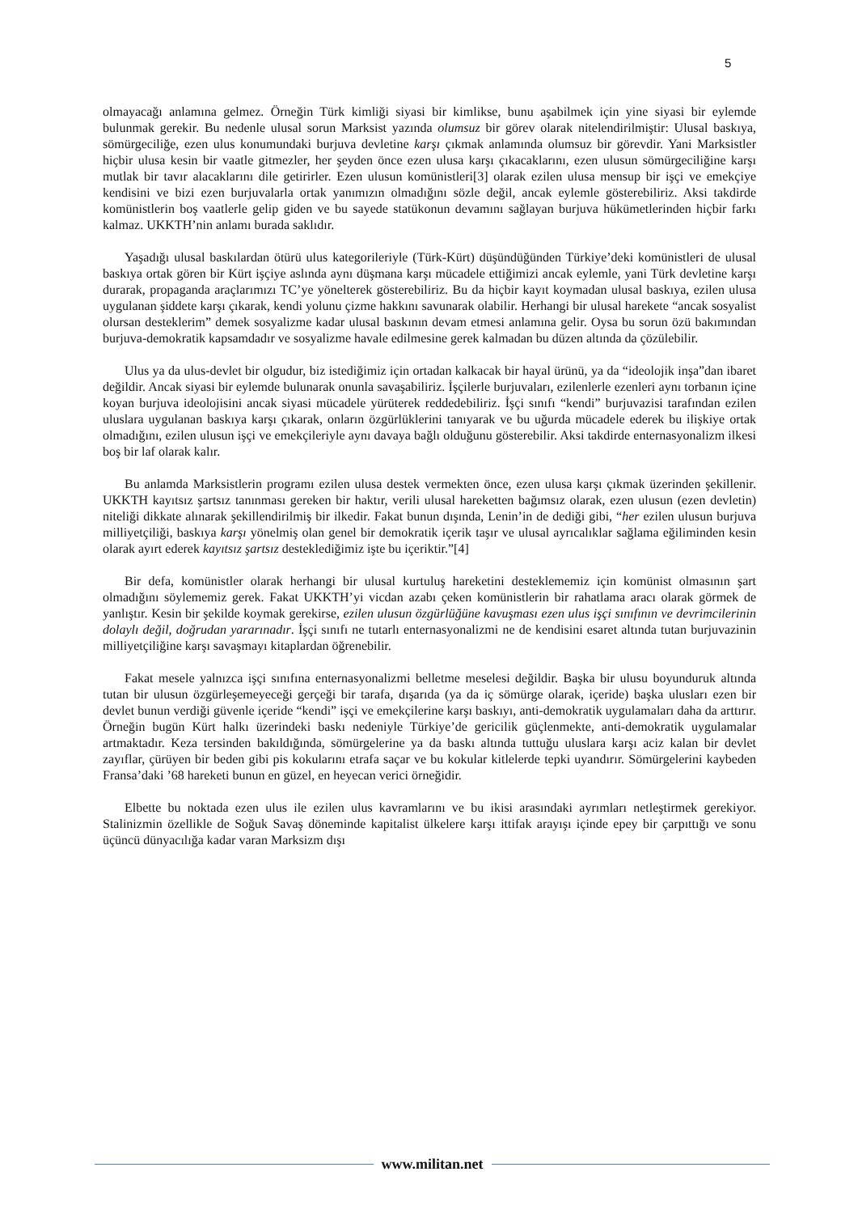5
olmayacağı anlamına gelmez. Örneğin Türk kimliği siyasi bir kimlikse, bunu aşabilmek için yine siyasi bir eylemde bulunmak gerekir. Bu nedenle ulusal sorun Marksist yazında olumsuz bir görev olarak nitelendirilmiştir: Ulusal baskıya, sömürgeciliğe, ezen ulus konumundaki burjuva devletine karşı çıkmak anlamında olumsuz bir görevdir. Yani Marksistler hiçbir ulusa kesin bir vaatle gitmezler, her şeyden önce ezen ulusa karşı çıkacaklarını, ezen ulusun sömürgeciliğine karşı mutlak bir tavır alacaklarını dile getirirler. Ezen ulusun komünistleri[3] olarak ezilen ulusa mensup bir işçi ve emekçiye kendisini ve bizi ezen burjuvalarla ortak yanımızın olmadığını sözle değil, ancak eylemle gösterebiliriz. Aksi takdirde komünistlerin boş vaatlerle gelip giden ve bu sayede statükonun devamını sağlayan burjuva hükümetlerinden hiçbir farkı kalmaz. UKKTH’nin anlamı burada saklıdır.
Yaşadığı ulusal baskılardan ötürü ulus kategorileriyle (Türk-Kürt) düşündüğünden Türkiye’deki komünistleri de ulusal baskıya ortak gören bir Kürt işçiye aslında aynı düşmana karşı mücadele ettiğimizi ancak eylemle, yani Türk devletine karşı durarak, propaganda araçlarımızı TC’ye yönelterek gösterebiliriz. Bu da hiçbir kayıt koymadan ulusal baskıya, ezilen ulusa uygulanan şiddete karşı çıkarak, kendi yolunu çizme hakkını savunarak olabilir. Herhangi bir ulusal harekete “ancak sosyalist olursan desteklerim” demek sosyalizme kadar ulusal baskının devam etmesi anlamına gelir. Oysa bu sorun özü bakımından burjuva-demokratik kapsamdadır ve sosyalizme havale edilmesine gerek kalmadan bu düzen altında da çözülebilir.
Ulus ya da ulus-devlet bir olgudur, biz istediğimiz için ortadan kalkacak bir hayal ürünü, ya da “ideolojik inşa”dan ibaret değildir. Ancak siyasi bir eylemde bulunarak onunla savaşabiliriz. İşçilerle burjuvaları, ezilenlerle ezenleri aynı torbanın içine koyan burjuva ideolojisini ancak siyasi mücadele yürüterek reddedebiliriz. İşçi sınıfı “kendi” burjuvazisi tarafından ezilen uluslara uygulanan baskıya karşı çıkarak, onların özgürlüklerini tanıyarak ve bu uğurda mücadele ederek bu ilişkiye ortak olmadığını, ezilen ulusun işçi ve emekçileriyle aynı davaya bağlı olduğunu gösterebilir. Aksi takdirde enternasyonalizm ilkesi boş bir laf olarak kalır.
Bu anlamda Marksistlerin programı ezilen ulusa destek vermekten önce, ezen ulusa karşı çıkmak üzerinden şekillenir. UKKTH kayıtsız şartsız tanınması gereken bir haktır, verili ulusal hareketten bağımsız olarak, ezen ulusun (ezen devletin) niteliği dikkate alınarak şekillendirilmiş bir ilkedir. Fakat bunun dışında, Lenin’in de dediği gibi, “her ezilen ulusun burjuva milliyetçiliği, baskıya karşı yönelmiş olan genel bir demokratik içerik taşır ve ulusal ayrıcalıklar sağlama eğiliminden kesin olarak ayırt ederek kayıtsız şartsız desteklediğimiz işte bu içeriktir.”[4]
Bir defa, komünistler olarak herhangi bir ulusal kurtuluş hareketini desteklememiz için komünist olmasının şart olmadığını söylememiz gerek. Fakat UKKTH’yi vicdan azabı çeken komünistlerin bir rahatlama aracı olarak görmek de yanlıştır. Kesin bir şekilde koymak gerekirse, ezilen ulusun özgürlüğüne kavuşması ezen ulus işçi sınıfının ve devrimcilerinin dolaylı değil, doğrudan yararınadır. İşçi sınıfı ne tutarlı enternasyonalizmi ne de kendisini esaret altında tutan burjuvazinin milliyetçiliğine karşı savaşmayı kitaplardan öğrenebilir.
Fakat mesele yalnızca işçi sınıfına enternasyonalizmi belletme meselesi değildir. Başka bir ulusu boyunduruk altında tutan bir ulusun özgürleşemeyeceği gerçeği bir tarafa, dışarıda (ya da iç sömürge olarak, içeride) başka ulusları ezen bir devlet bunun verdiği güvenle içeride “kendi” işçi ve emekçilerine karşı baskıyı, anti-demokratik uygulamaları daha da arttırır. Örneğin bugün Kürt halkı üzerindeki baskı nedeniyle Türkiye’de gericilik güçlenmekte, anti-demokratik uygulamalar artmaktadır. Keza tersinden bakıldığında, sömürgelerine ya da baskı altında tuttuğu uluslara karşı aciz kalan bir devlet zayıflar, çürüyen bir beden gibi pis kokularını etrafa saçar ve bu kokular kitlelerde tepki uyandırır. Sömürgelerini kaybeden Fransa’daki ’68 hareketi bunun en güzel, en heyecan verici örneğidir.
Elbette bu noktada ezen ulus ile ezilen ulus kavramlarını ve bu ikisi arasındaki ayrımları netleştirmek gerekiyor. Stalinizmin özellikle de Soğuk Savaş döneminde kapitalist ülkelere karşı ittifak arayışı içinde epey bir çarpıttığı ve sonu üçüncü dünyacılığa kadar varan Marksizm dışı
www.militan.net